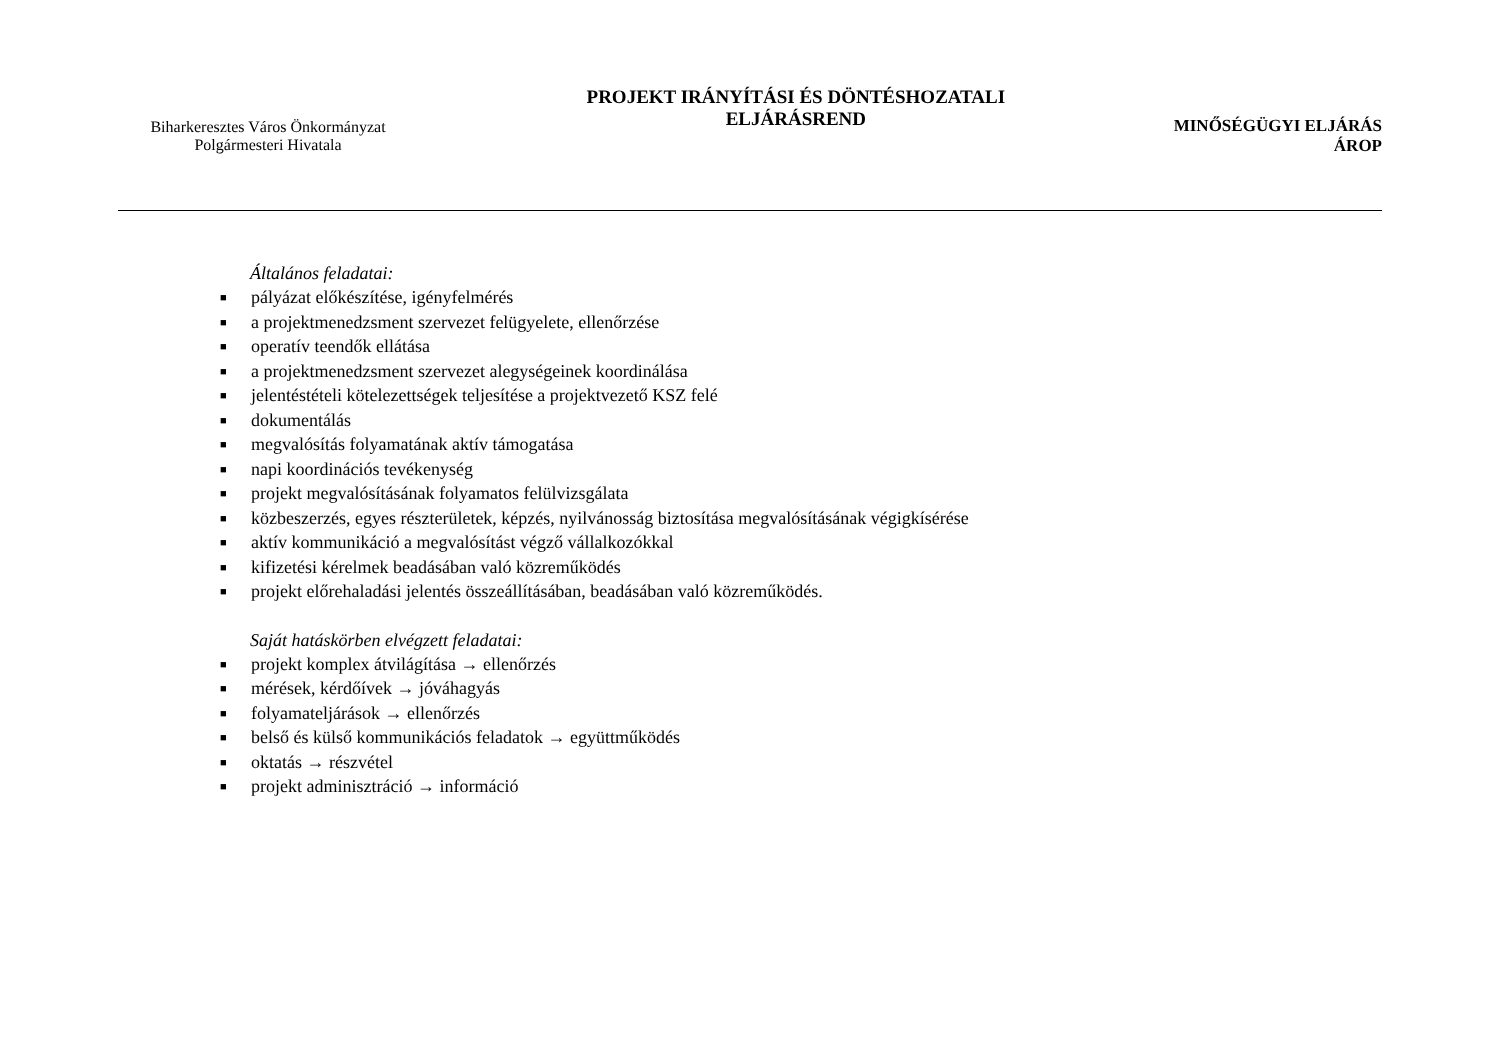Biharkeresztes Város Önkormányzat
Polgármesteri Hivatala
PROJEKT IRÁNYÍTÁSI ÉS DÖNTÉSHOZATALI
ELJÁRÁSREND
MINŐSÉGÜGYI ELJÁRÁS
ÁROP
Általános feladatai:
■ pályázat előkészítése, igényfelmérés
■ a projektmenedzsment szervezet felügyelete, ellenőrzése
■ operatív teendők ellátása
■ a projektmenedzsment szervezet alegységeinek koordinálása
■ jelentéstételi kötelezettségek teljesítése a projektvezető KSZ felé
■ dokumentálás
■ megvalósítás folyamatának aktív támogatása
■ napi koordinációs tevékenység
■ projekt megvalósításának folyamatos felülvizsgálata
■ közbeszerzés, egyes részterületek, képzés, nyilvánosság biztosítása megvalósításának végigkísérése
■ aktív kommunikáció a megvalósítást végző vállalkozókkal
■ kifizetési kérelmek beadásában való közreműködés
■ projekt előrehaladási jelentés összeállításában, beadásában való közreműködés.
Saját hatáskörben elvégzett feladatai:
■ projekt komplex átvilágítása → ellenőrzés
■ mérések, kérdőívek → jóváhagyás
■ folyamateljárások → ellenőrzés
■ belső és külső kommunikációs feladatok → együttműködés
■ oktatás → részvétel
■ projekt adminisztráció → információ